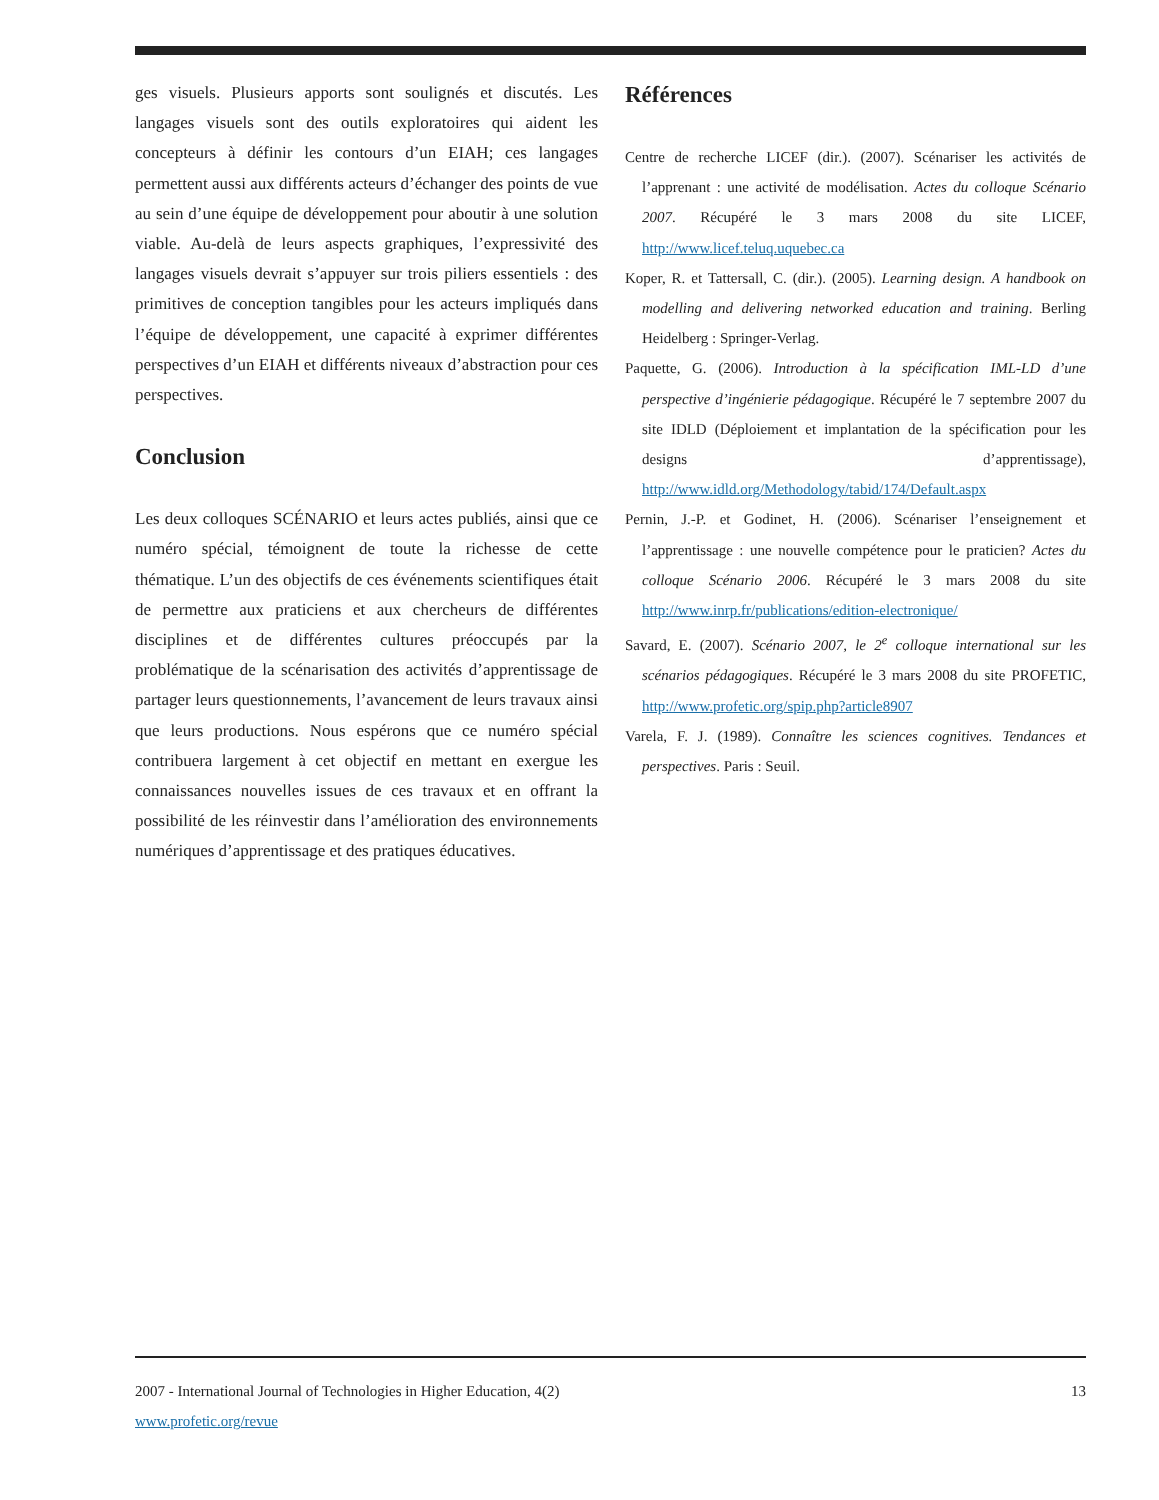ges visuels. Plusieurs apports sont soulignés et discutés. Les langages visuels sont des outils exploratoires qui aident les concepteurs à définir les contours d’un EIAH; ces langages permettent aussi aux différents acteurs d’échanger des points de vue au sein d’une équipe de développement pour aboutir à une solution viable. Au-delà de leurs aspects graphiques, l’expressivité des langages visuels devrait s’appuyer sur trois piliers essentiels : des primitives de conception tangibles pour les acteurs impliqués dans l’équipe de développement, une capacité à exprimer différentes perspectives d’un EIAH et différents niveaux d’abstraction pour ces perspectives.
Conclusion
Les deux colloques SCÉNARIO et leurs actes publiés, ainsi que ce numéro spécial, témoignent de toute la richesse de cette thématique. L’un des objectifs de ces événements scientifiques était de permettre aux praticiens et aux chercheurs de différentes disciplines et de différentes cultures préoccupés par la problématique de la scénarisation des activités d’apprentissage de partager leurs questionnements, l’avancement de leurs travaux ainsi que leurs productions. Nous espérons que ce numéro spécial contribuera largement à cet objectif en mettant en exergue les connaissances nouvelles issues de ces travaux et en offrant la possibilité de les réinvestir dans l’amélioration des environnements numériques d’apprentissage et des pratiques éducatives.
Références
Centre de recherche LICEF (dir.). (2007). Scénariser les activités de l’apprenant : une activité de modélisation. Actes du colloque Scénario 2007. Récupéré le 3 mars 2008 du site LICEF, http://www.licef.teluq.uquebec.ca
Koper, R. et Tattersall, C. (dir.). (2005). Learning design. A handbook on modelling and delivering networked education and training. Berling Heidelberg : Springer-Verlag.
Paquette, G. (2006). Introduction à la spécification IML-LD d’une perspective d’ingénierie pédagogique. Récupéré le 7 septembre 2007 du site IDLD (Déploiement et implantation de la spécification pour les designs d’apprentissage), http://www.idld.org/Methodology/tabid/174/Default.aspx
Pernin, J.-P. et Godinet, H. (2006). Scénariser l’enseignement et l’apprentissage : une nouvelle compétence pour le praticien? Actes du colloque Scénario 2006. Récupéré le 3 mars 2008 du site http://www.inrp.fr/publications/edition-electronique/
Savard, E. (2007). Scénario 2007, le 2<sup>e</sup> colloque international sur les scénarios pédagogiques. Récupéré le 3 mars 2008 du site PROFETIC, http://www.profetic.org/spip.php?article8907
Varela, F. J. (1989). Connaître les sciences cognitives. Tendances et perspectives. Paris : Seuil.
2007 - International Journal of Technologies in Higher Education, 4(2) 13
www.profetic.org/revue